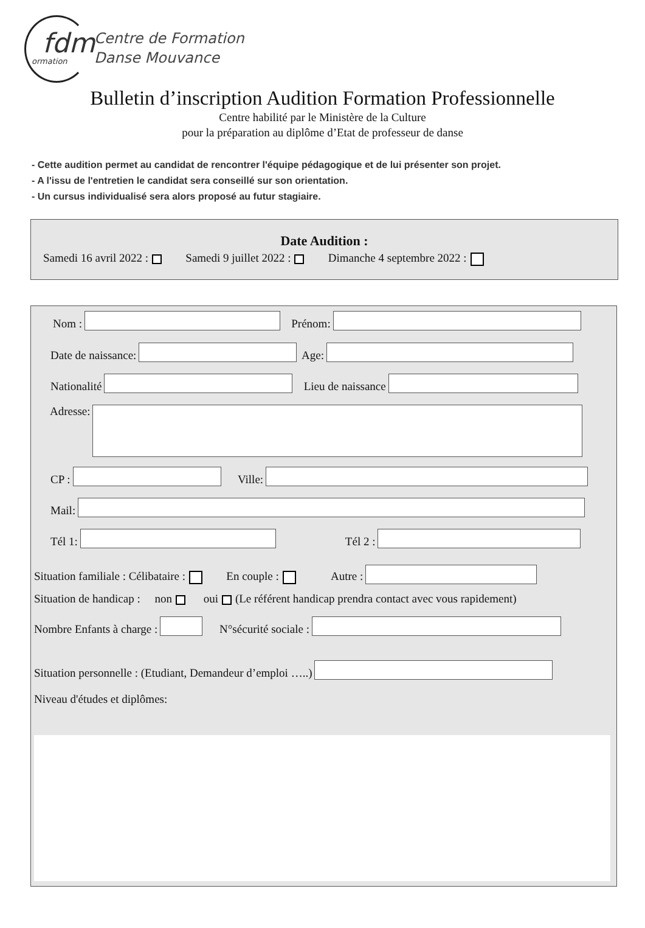fdm
ormation
Centre de Formation
Danse Mouvance
Bulletin d’inscription Audition Formation Professionnelle
Centre habilité par le Ministère de la Culture
pour la préparation au diplôme d’Etat de professeur de danse
- Cette audition permet au candidat de rencontrer l'équipe pédagogique et de lui présenter son projet.
- A l'issu de l'entretien le candidat sera conseillé sur son orientation.
- Un cursus individualisé sera alors proposé au futur stagiaire.
Date Audition :
Samedi 16 avril 2022 : Samedi 9 juillet 2022 : Dimanche 4 septembre 2022 :
Nom : Prénom:
Date de naissance: Age:
Nationalité Lieu de naissance
Adresse:
CP : Ville:
Mail:
Tél 1: Tél 2 :
Situation familiale : Célibataire : En couple : Autre :
Situation de handicap : non oui (Le référent handicap prendra contact avec vous rapidement)
Nombre Enfants à charge : N°sécurité sociale :
Situation personnelle : (Etudiant, Demandeur d’emploi …..)
Niveau d'études et diplômes: